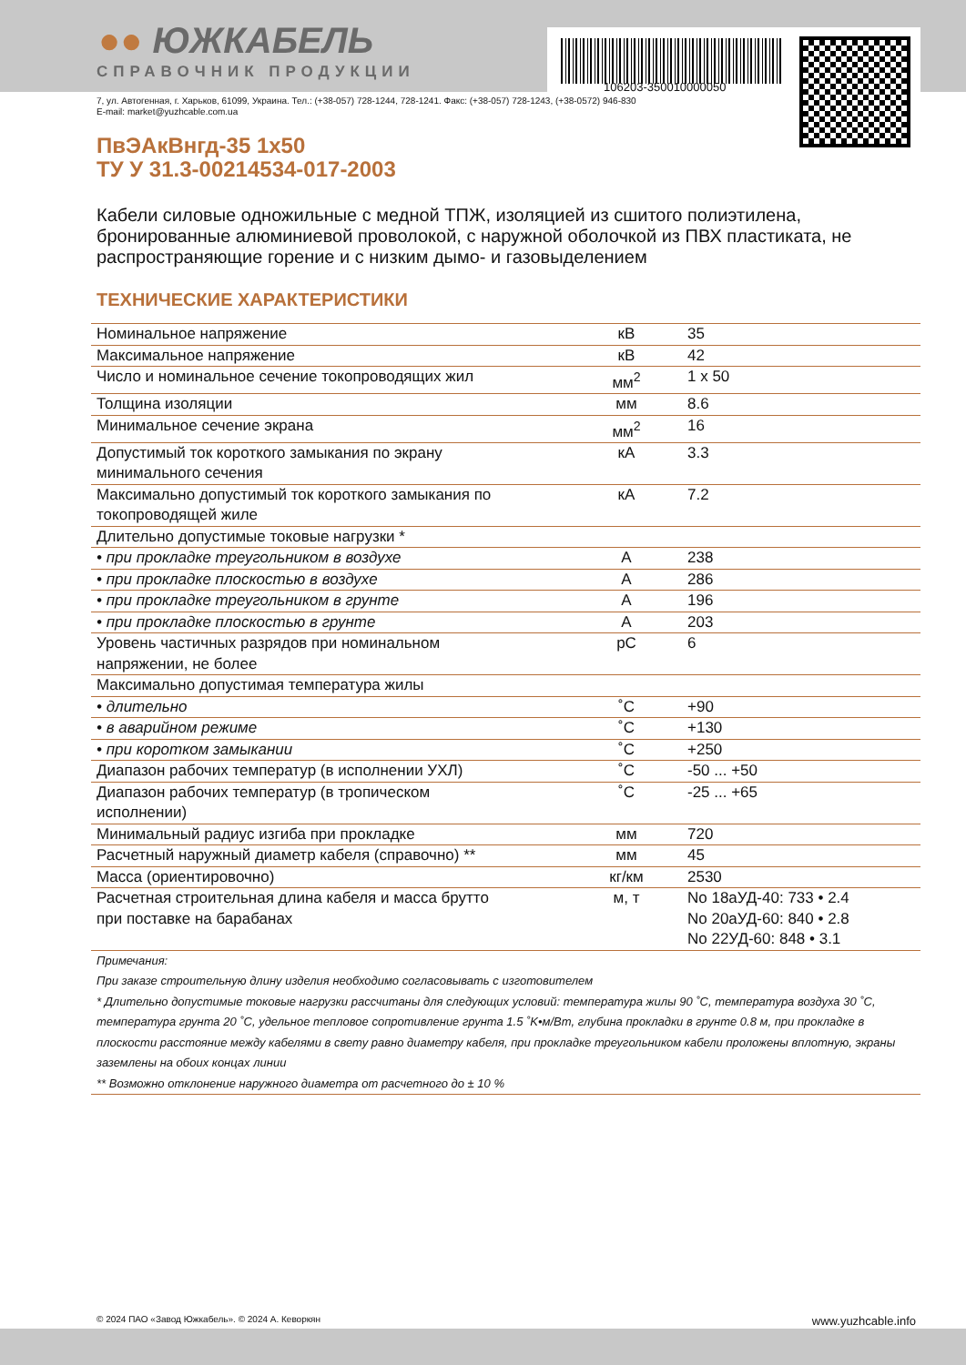106203-350010000050
●● ЮЖКАБЕЛЬ
СПРАВОЧНИК ПРОДУКЦИИ
7, ул. Автогенная, г. Харьков, 61099, Украина. Тел.: (+38-057) 728-1244, 728-1241. Факс: (+38-057) 728-1243, (+38-0572) 946-830
E-mail: market@yuzhcable.com.ua
ПвЭАкВнгд-35 1х50
ТУ У 31.3-00214534-017-2003
Кабели силовые одножильные с медной ТПЖ, изоляцией из сшитого полиэтилена, бронированные алюминиевой проволокой, с наружной оболочкой из ПВХ пластиката, не распространяющие горение и с низким дымо- и газовыделением
ТЕХНИЧЕСКИЕ ХАРАКТЕРИСТИКИ
| Номинальное напряжение | кВ | 35 |
| Максимальное напряжение | кВ | 42 |
| Число и номинальное сечение токопроводящих жил | мм<sup>2</sup> | 1 x 50 |
| Толщина изоляции | мм | 8.6 |
| Минимальное сечение экрана | мм<sup>2</sup> | 16 |
| Допустимый ток короткого замыкания по экрану минимального сечения | кА | 3.3 |
| Максимально допустимый ток короткого замыкания по токопроводящей жиле | кА | 7.2 |
| Длительно допустимые токовые нагрузки * | | |
| • при прокладке треугольником в воздухе | А | 238 |
| • при прокладке плоскостью в воздухе | А | 286 |
| • при прокладке треугольником в грунте | А | 196 |
| • при прокладке плоскостью в грунте | А | 203 |
| Уровень частичных разрядов при номинальном напряжении, не более | pC | 6 |
| Максимально допустимая температура жилы | | |
| • длительно | ˚C | +90 |
| • в аварийном режиме | ˚C | +130 |
| • при коротком замыкании | ˚C | +250 |
| Диапазон рабочих температур (в исполнении УХЛ) | ˚C | -50 ... +50 |
| Диапазон рабочих температур (в тропическом исполнении) | ˚C | -25 ... +65 |
| Минимальный радиус изгиба при прокладке | мм | 720 |
| Расчетный наружный диаметр кабеля (справочно) ** | мм | 45 |
| Масса (ориентировочно) | кг/км | 2530 |
| Расчетная строительная длина кабеля и масса брутто при поставке на барабанах | м, т | No 18аУД-40: 733 • 2.4 No 20аУД-60: 840 • 2.8 No 22УД-60: 848 • 3.1 |
Примечания:
При заказе строительную длину изделия необходимо согласовывать с изготовителем
* Длительно допустимые токовые нагрузки рассчитаны для следующих условий: температура жилы 90 ˚C, температура воздуха 30 ˚C, температура грунта 20 ˚C, удельное тепловое сопротивление грунта 1.5 ˚K•м/Вт, глубина прокладки в грунте 0.8 м, при прокладке в плоскости расстояние между кабелями в свету равно диаметру кабеля, при прокладке треугольником кабели проложены вплотную, экраны заземлены на обоих концах линии
** Возможно отклонение наружного диаметра от расчетного до ± 10 %
© 2024 ПАО «Завод Южкабель». © 2024 А. Кеворкян www.yuzhcable.info